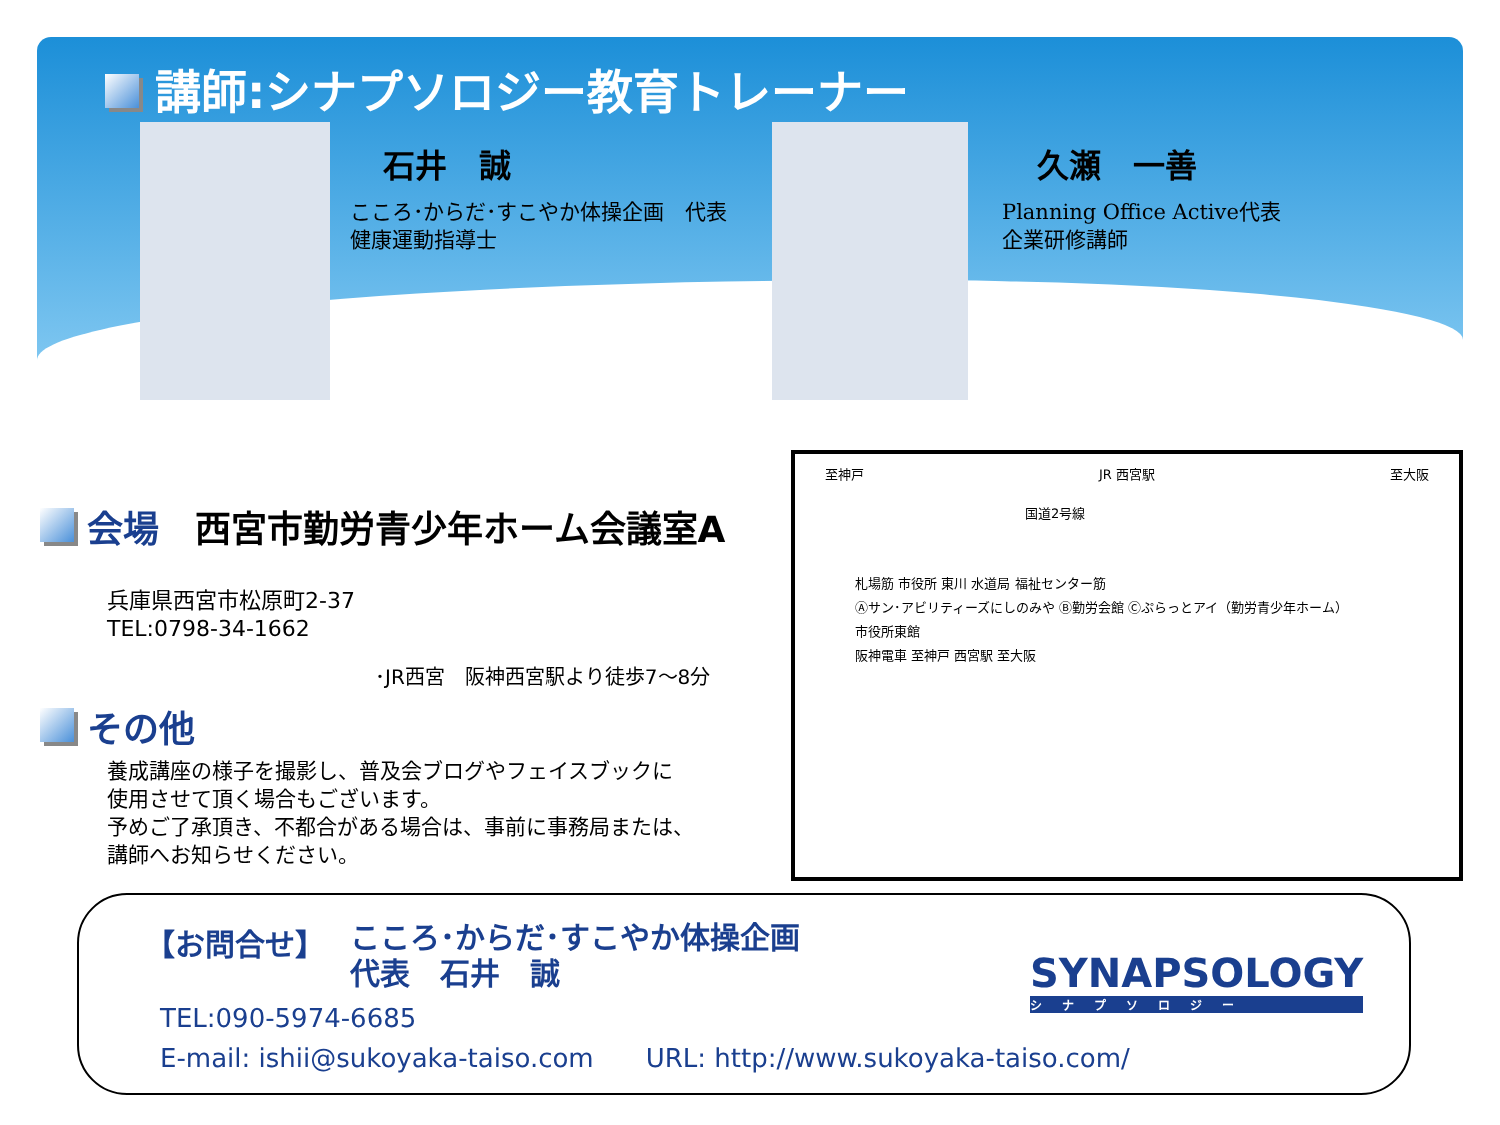講師:シナプソロジー教育トレーナー
石井　誠
こころ･からだ･すこやか体操企画　代表
健康運動指導士
久瀬　一善
Planning Office Active代表
企業研修講師
会場　西宮市勤労青少年ホーム会議室A
兵庫県西宮市松原町2-37
TEL:0798-34-1662
･JR西宮　阪神西宮駅より徒歩7～8分
その他
養成講座の様子を撮影し、普及会ブログやフェイスブックに
使用させて頂く場合もございます。
予めご了承頂き、不都合がある場合は、事前に事務局または、
講師へお知らせください。
至神戸 JR 西宮駅 至大阪
国道2号線
札場筋 市役所 東川 水道局 福祉センター筋
Ⓐサン･アビリティーズにしのみや Ⓑ勤労会館 Ⓒぷらっとアイ（勤労青少年ホーム）
市役所東館
阪神電車 至神戸 西宮駅 至大阪
【お問合せ】
こころ･からだ･すこやか体操企画
代表　石井　誠
TEL:090-5974-6685
E-mail: ishii@sukoyaka-taiso.com　　URL: http://www.sukoyaka-taiso.com/
SYNAPSOLOGY
シナプソロジー